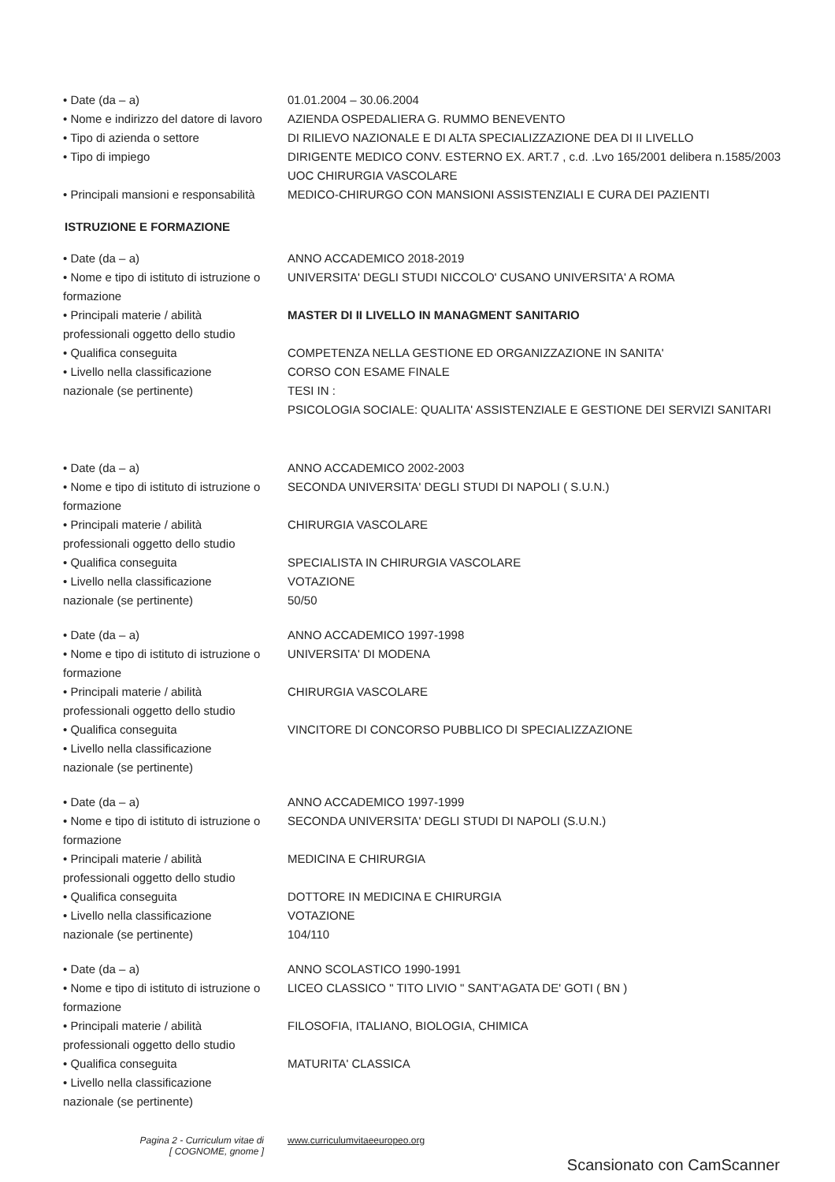• Date (da – a)
• Nome e indirizzo del datore di lavoro
• Tipo di azienda o settore
• Tipo di impiego
• Principali mansioni e responsabilità
01.01.2004 – 30.06.2004
AZIENDA OSPEDALIERA G. RUMMO BENEVENTO
DI RILIEVO NAZIONALE E DI ALTA SPECIALIZZAZIONE DEA DI II LIVELLO
DIRIGENTE MEDICO CONV. ESTERNO EX. ART.7 , c.d. .Lvo 165/2001 delibera n.1585/2003
UOC CHIRURGIA VASCOLARE
MEDICO-CHIRURGO CON MANSIONI ASSISTENZIALI E CURA DEI PAZIENTI
ISTRUZIONE E FORMAZIONE
• Date (da – a)
• Nome e tipo di istituto di istruzione o formazione
• Principali materie / abilità professionali oggetto dello studio
• Qualifica conseguita
• Livello nella classificazione nazionale (se pertinente)
ANNO ACCADEMICO 2018-2019
UNIVERSITA' DEGLI STUDI NICCOLO' CUSANO UNIVERSITA' A ROMA
MASTER DI II LIVELLO IN MANAGMENT SANITARIO
COMPETENZA NELLA GESTIONE ED ORGANIZZAZIONE IN SANITA'
CORSO CON ESAME FINALE
TESI IN :
PSICOLOGIA SOCIALE: QUALITA' ASSISTENZIALE E GESTIONE DEI SERVIZI SANITARI
• Date (da – a)
• Nome e tipo di istituto di istruzione o formazione
• Principali materie / abilità professionali oggetto dello studio
• Qualifica conseguita
• Livello nella classificazione nazionale (se pertinente)
ANNO ACCADEMICO 2002-2003
SECONDA UNIVERSITA' DEGLI STUDI DI NAPOLI ( S.U.N.)
CHIRURGIA VASCOLARE
SPECIALISTA IN CHIRURGIA VASCOLARE
VOTAZIONE
50/50
• Date (da – a)
• Nome e tipo di istituto di istruzione o formazione
• Principali materie / abilità professionali oggetto dello studio
• Qualifica conseguita
• Livello nella classificazione nazionale (se pertinente)
ANNO ACCADEMICO 1997-1998
UNIVERSITA' DI MODENA
CHIRURGIA VASCOLARE
VINCITORE DI CONCORSO PUBBLICO DI SPECIALIZZAZIONE
• Date (da – a)
• Nome e tipo di istituto di istruzione o formazione
• Principali materie / abilità professionali oggetto dello studio
• Qualifica conseguita
• Livello nella classificazione nazionale (se pertinente)
ANNO ACCADEMICO 1997-1999
SECONDA UNIVERSITA' DEGLI STUDI DI NAPOLI (S.U.N.)
MEDICINA E CHIRURGIA
DOTTORE IN MEDICINA E CHIRURGIA
VOTAZIONE
104/110
• Date (da – a)
• Nome e tipo di istituto di istruzione o formazione
• Principali materie / abilità professionali oggetto dello studio
• Qualifica conseguita
• Livello nella classificazione nazionale (se pertinente)
ANNO SCOLASTICO 1990-1991
LICEO CLASSICO " TITO LIVIO " SANT'AGATA DE' GOTI ( BN )
FILOSOFIA, ITALIANO, BIOLOGIA, CHIMICA
MATURITA' CLASSICA
Pagina 2 - Curriculum vitae di
[ COGNOME, gnome ]
www.curriculumvitaeeuropeo.org
Scansionato con CamScanner